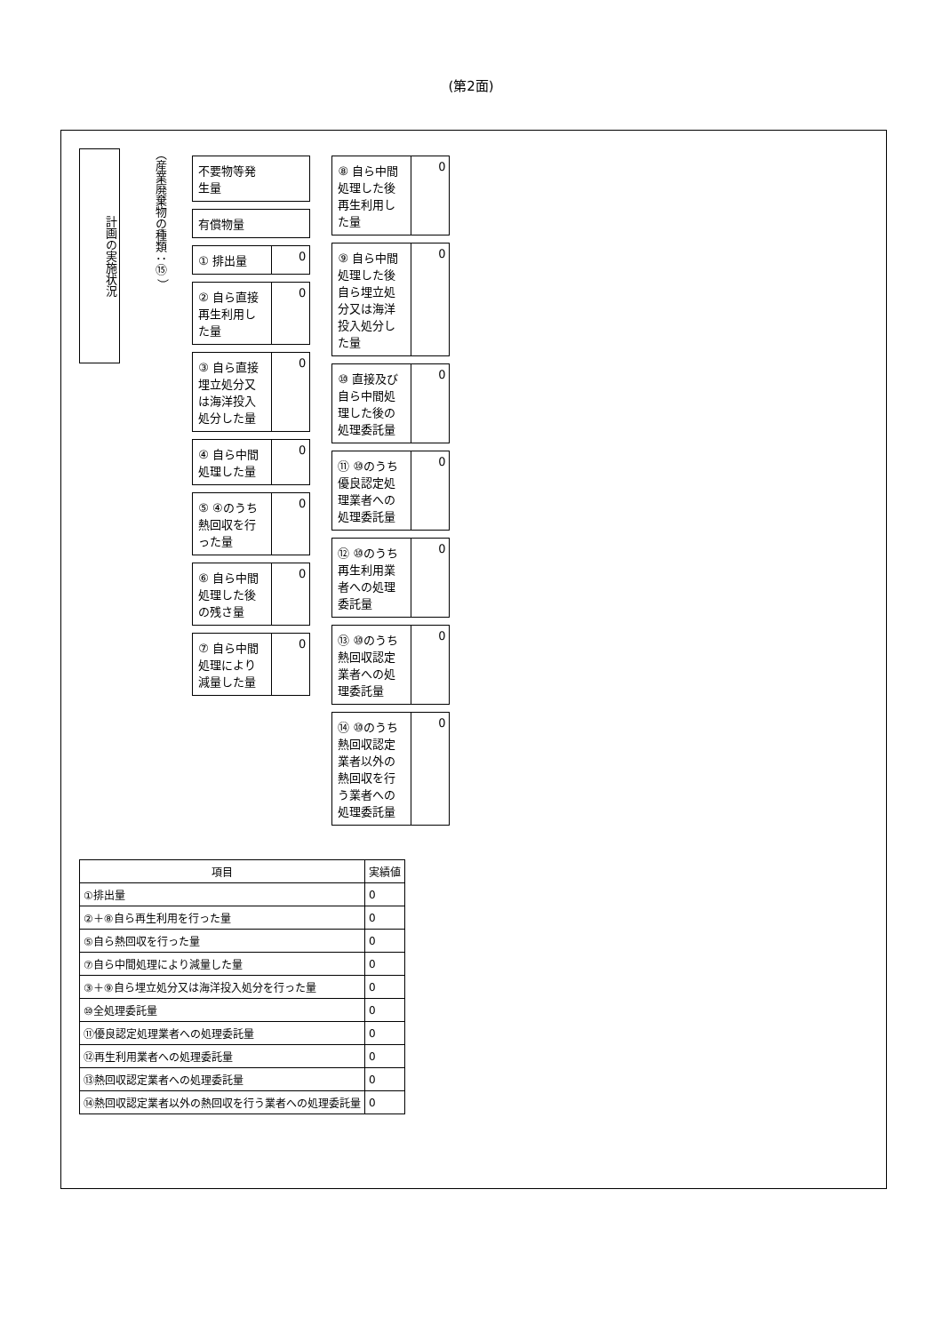(第2面)
計画の実施状況
（産業廃棄物の種類：⑮ ）
不要物等発生量
有償物量
① 排出量 0
② 自ら直接再生利用した量
0
③ 自ら直接埋立処分又は海洋投入処分した量
0
④ 自ら中間処理した量
0
⑤ ④のうち熱回収を行った量
0
⑥ 自ら中間処理した後の残さ量
0
⑦ 自ら中間処理により減量した量
0
⑧ 自ら中間処理した後再生利用した量
0
⑨ 自ら中間処理した後自ら埋立処分又は海洋投入処分した量
0
⑩ 直接及び自ら中間処理した後の処理委託量
0
⑪ ⑩のうち優良認定処理業者への処理委託量
0
⑫ ⑩のうち再生利用業者への処理委託量
0
⑬ ⑩のうち熱回収認定業者への処理委託量
0
⑭ ⑩のうち熱回収認定業者以外の熱回収を行う業者への処理委託量
0
| 項目 | 実績値 |
| --- | --- |
| ①排出量 | 0 |
| ②＋⑧自ら再生利用を行った量 | 0 |
| ⑤自ら熱回収を行った量 | 0 |
| ⑦自ら中間処理により減量した量 | 0 |
| ③＋⑨自ら埋立処分又は海洋投入処分を行った量 | 0 |
| ⑩全処理委託量 | 0 |
| ⑪優良認定処理業者への処理委託量 | 0 |
| ⑫再生利用業者への処理委託量 | 0 |
| ⑬熱回収認定業者への処理委託量 | 0 |
| ⑭熱回収認定業者以外の熱回収を行う業者への処理委託量 | 0 |